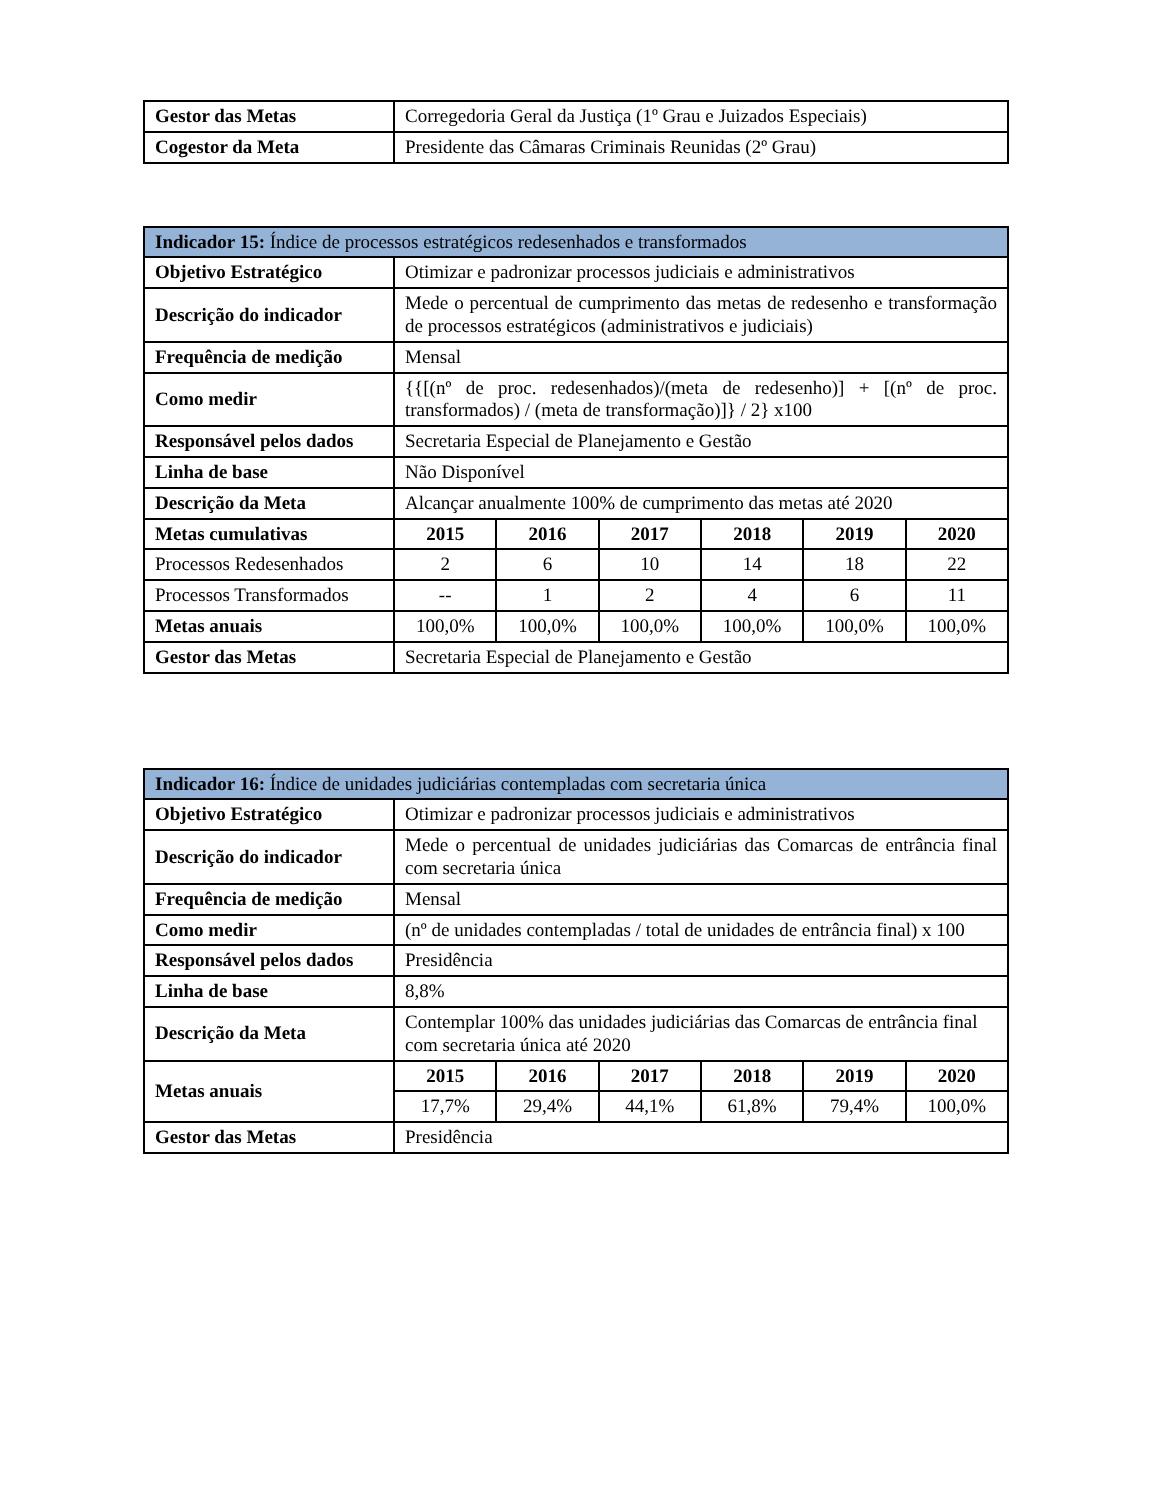| Gestor das Metas | Corregedoria Geral da Justiça (1º Grau e Juizados Especiais) |
| Cogestor da Meta | Presidente das Câmaras Criminais Reunidas (2º Grau) |
| Indicador 15: Índice de processos estratégicos redesenhados e transformados | | | | | | |
| Objetivo Estratégico | Otimizar e padronizar processos judiciais e administrativos | | | | | |
| Descrição do indicador | Mede o percentual de cumprimento das metas de redesenho e transformação de processos estratégicos (administrativos e judiciais) | | | | | |
| Frequência de medição | Mensal | | | | | |
| Como medir | {{[(nº de proc. redesenhados)/(meta de redesenho)] + [(nº de proc. transformados) / (meta de transformação)]} / 2} x100 | | | | | |
| Responsável pelos dados | Secretaria Especial de Planejamento e Gestão | | | | | |
| Linha de base | Não Disponível | | | | | |
| Descrição da Meta | Alcançar anualmente 100% de cumprimento das metas até 2020 | | | | | |
| Metas cumulativas | 2015 | 2016 | 2017 | 2018 | 2019 | 2020 |
| Processos Redesenhados | 2 | 6 | 10 | 14 | 18 | 22 |
| Processos Transformados | -- | 1 | 2 | 4 | 6 | 11 |
| Metas anuais | 100,0% | 100,0% | 100,0% | 100,0% | 100,0% | 100,0% |
| Gestor das Metas | Secretaria Especial de Planejamento e Gestão | | | | | |
| Indicador 16: Índice de unidades judiciárias contempladas com secretaria única | | | | | | |
| Objetivo Estratégico | Otimizar e padronizar processos judiciais e administrativos | | | | | |
| Descrição do indicador | Mede o percentual de unidades judiciárias das Comarcas de entrância final com secretaria única | | | | | |
| Frequência de medição | Mensal | | | | | |
| Como medir | (nº de unidades contempladas / total de unidades de entrância final) x 100 | | | | | |
| Responsável pelos dados | Presidência | | | | | |
| Linha de base | 8,8% | | | | | |
| Descrição da Meta | Contemplar 100% das unidades judiciárias das Comarcas de entrância final com secretaria única até 2020 | | | | | |
| Metas anuais | 2015 | 2016 | 2017 | 2018 | 2019 | 2020 |
| | 17,7% | 29,4% | 44,1% | 61,8% | 79,4% | 100,0% |
| Gestor das Metas | Presidência | | | | | |